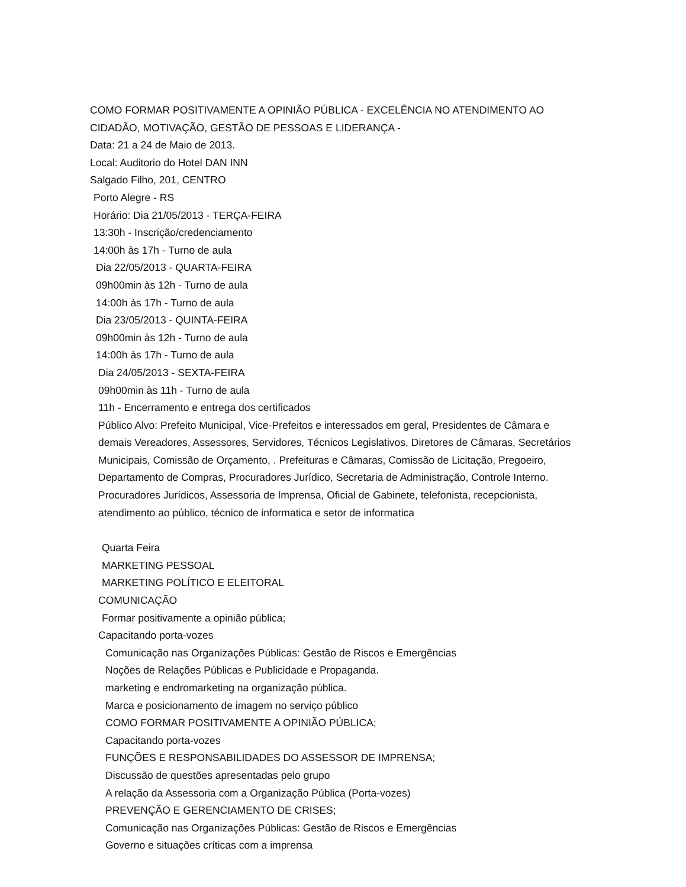COMO FORMAR POSITIVAMENTE A OPINIÃO PÚBLICA - EXCELÊNCIA NO ATENDIMENTO AO CIDADÃO, MOTIVAÇÃO, GESTÃO DE PESSOAS E LIDERANÇA -
Data: 21 a 24 de Maio de 2013.
Local: Auditorio do Hotel DAN INN
Salgado Filho, 201, CENTRO
Porto Alegre - RS
Horário: Dia 21/05/2013 - TERÇA-FEIRA
13:30h - Inscrição/credenciamento
14:00h às 17h - Turno de aula
Dia 22/05/2013 - QUARTA-FEIRA
09h00min às 12h - Turno de aula
14:00h às 17h - Turno de aula
Dia 23/05/2013 - QUINTA-FEIRA
09h00min às 12h - Turno de aula
14:00h às 17h - Turno de aula
Dia 24/05/2013 - SEXTA-FEIRA
09h00min às 11h - Turno de aula
11h - Encerramento e entrega dos certificados
Público Alvo: Prefeito Municipal, Vice-Prefeitos e interessados em geral, Presidentes de Câmara e demais Vereadores, Assessores, Servidores, Técnicos Legislativos, Diretores de Câmaras, Secretários Municipais, Comissão de Orçamento, . Prefeituras e Câmaras, Comissão de Licitação, Pregoeiro, Departamento de Compras, Procuradores Jurídico, Secretaria de Administração, Controle Interno. Procuradores Jurídicos, Assessoria de Imprensa, Oficial de Gabinete, telefonista, recepcionista, atendimento ao público, técnico de informatica e setor de informatica
Quarta Feira
MARKETING PESSOAL
MARKETING POLÍTICO E ELEITORAL
COMUNICAÇÃO
Formar positivamente a opinião pública;
Capacitando porta-vozes
Comunicação nas Organizações Públicas: Gestão de Riscos e Emergências
Noções de Relações Públicas e Publicidade e Propaganda.
marketing e endromarketing na organização pública.
Marca e posicionamento de imagem no serviço público
COMO FORMAR POSITIVAMENTE A OPINIÃO PÚBLICA;
Capacitando porta-vozes
FUNÇÕES E RESPONSABILIDADES DO ASSESSOR DE IMPRENSA;
Discussão de questões apresentadas pelo grupo
A relação da Assessoria com a Organização Pública (Porta-vozes)
PREVENÇÃO E GERENCIAMENTO DE CRISES;
Comunicação nas Organizações Públicas: Gestão de Riscos e Emergências
Governo e situações críticas com a imprensa